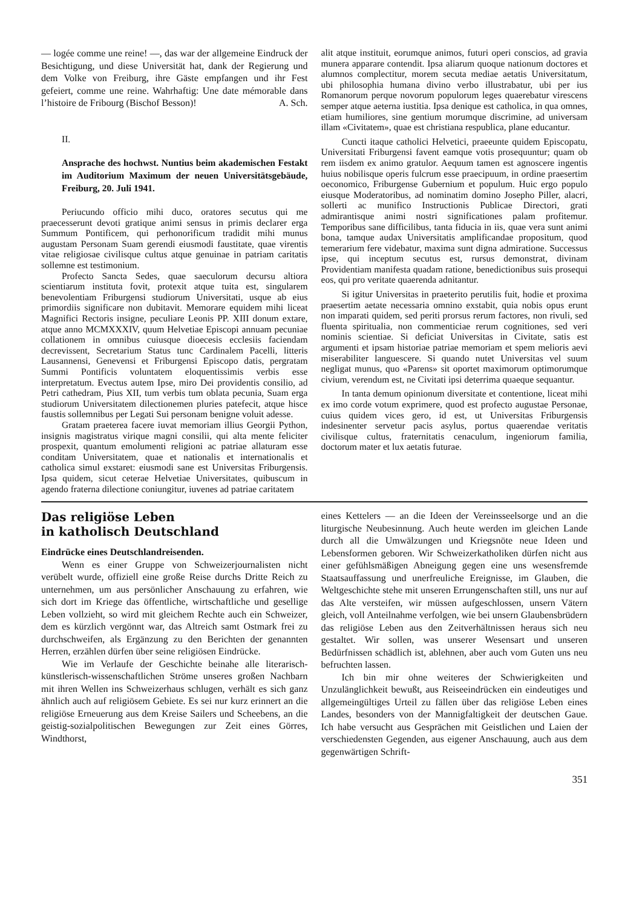— logée comme une reine! —, das war der allgemeine Eindruck der Besichtigung, und diese Universität hat, dank der Regierung und dem Volke von Freiburg, ihre Gäste empfangen und ihr Fest gefeiert, comme une reine. Wahrhaftig: Une date mémorable dans l’histoire de Fribourg (Bischof Besson)! A. Sch.
II.
Ansprache des hochwst. Nuntius beim akademischen Festakt im Auditorium Maximum der neuen Universitätsgebäude, Freiburg, 20. Juli 1941.
Periucundo officio mihi duco, oratores secutus qui me praecesserunt devoti gratique animi sensus in primis declarer erga Summum Pontificem, qui perhonorificum tradidit mihi munus augustam Personam Suam gerendi eiusmodi faustitate, quae virentis vitae religiosae civilisque cultus atque genuinae in patriam caritatis sollemne est testimonium.
Profecto Sancta Sedes, quae saeculorum decursu altiora scientiarum instituta fovit, protexit atque tuita est, singularem benevolentiam Friburgensi studiorum Universitati, usque ab eius primordiis significare non dubitavit. Memorare equidem mihi liceat Magnifici Rectoris insigne, peculiare Leonis PP. XIII donum extare, atque anno MCMXXXIV, quum Helvetiae Episcopi annuam pecuniae collationem in omnibus cuiusque dioecesis ecclesiis faciendam decrevissent, Secretarium Status tunc Cardinalem Pacelli, litteris Lausannensi, Genevensi et Friburgensi Episcopo datis, pergratam Summi Pontificis voluntatem eloquentissimis verbis esse interpretatum. Evectus autem Ipse, miro Dei providentis consilio, ad Petri cathedram, Pius XII, tum verbis tum oblata pecunia, Suam erga studiorum Universitatem dilectionemen pluries patefecit, atque hisce faustis sollemnibus per Legati Sui personam benigne voluit adesse.
Gratam praeterea facere iuvat memoriam illius Georgii Python, insignis magistratus virique magni consilii, qui alta mente feliciter prospexit, quantum emolumenti religioni ac patriae allaturam esse conditam Universitatem, quae et nationalis et internationalis et catholica simul exstaret: eiusmodi sane est Universitas Friburgensis. Ipsa quidem, sicut ceterae Helvetiae Universitates, quibuscum in agendo fraterna dilectione coniungitur, iuvenes ad patriae caritatem
alit atque instituit, eorumque animos, futuri operi conscios, ad gravia munera apparare contendit. Ipsa aliarum quoque nationum doctores et alumnos complectitur, morem secuta mediae aetatis Universitatum, ubi philosophia humana divino verbo illustrabatur, ubi per ius Romanorum perque novorum populorum leges quaerebatur virescens semper atque aeterna iustitia. Ipsa denique est catholica, in qua omnes, etiam humiliores, sine gentium morumque discrimine, ad universam illam «Civitatem», quae est christiana respublica, plane educantur.
Cuncti itaque catholici Helvetici, praeeunte quidem Episcopatu, Universitati Friburgensi favent eamque votis prosequuntur; quam ob rem iisdem ex animo gratulor. Aequum tamen est agnoscere ingentis huius nobilisque operis fulcrum esse praecipuum, in ordine praesertim oeconomico, Friburgense Gubernium et populum. Huic ergo populo eiusque Moderatoribus, ad nominatim domino Josepho Piller, alacri, sollerti ac munifico Instructionis Publicae Directori, grati admirantisque animi nostri significationes palam profitemur. Temporibus sane difficilibus, tanta fiducia in iis, quae vera sunt animi bona, tamque audax Universitatis amplificandae propositum, quod temerarium fere videbatur, maxima sunt digna admiratione. Successus ipse, qui inceptum secutus est, rursus demonstrat, divinam Providentiam manifesta quadam ratione, benedictionibus suis prosequi eos, qui pro veritate quaerenda adnitantur.
Si igitur Universitas in praeterito perutilis fuit, hodie et proxima praesertim aetate necessaria omnino exstabit, quia nobis opus erunt non imparati quidem, sed periti prorsus rerum factores, non rivuli, sed fluenta spiritualia, non commenticiae rerum cognitiones, sed veri nominis scientiae. Si deficiat Universitas in Civitate, satis est argumenti et ipsam historiae patriae memoriam et spem melioris aevi miserabiliter languescere. Si quando nutet Universitas vel suum negligat munus, quo «Parens» sit oportet maximorum optimorumque civium, verendum est, ne Civitati ipsi deterrima quaeque sequantur.
In tanta demum opinionum diversitate et contentione, liceat mihi ex imo corde votum exprimere, quod est profecto augustae Personae, cuius quidem vices gero, id est, ut Universitas Friburgensis indesinenter servetur pacis asylus, portus quaerendae veritatis civilisque cultus, fraternitatis cenaculum, ingeniorum familia, doctorum mater et lux aetatis futurae.
Das religiöse Leben
in katholisch Deutschland
Eindrücke eines Deutschlandreisenden.
Wenn es einer Gruppe von Schweizerjournalisten nicht verübelt wurde, offiziell eine große Reise durchs Dritte Reich zu unternehmen, um aus persönlicher Anschauung zu erfahren, wie sich dort im Kriege das öffentliche, wirtschaftliche und gesellige Leben vollzieht, so wird mit gleichem Rechte auch ein Schweizer, dem es kürzlich vergönnt war, das Altreich samt Ostmark frei zu durchschweifen, als Ergänzung zu den Berichten der genannten Herren, erzählen dürfen über seine religiösen Eindrücke.
Wie im Verlaufe der Geschichte beinahe alle literarisch-künstlerisch-wissenschaftlichen Ströme unseres großen Nachbarn mit ihren Wellen ins Schweizerhaus schlugen, verhält es sich ganz ähnlich auch auf religiösem Gebiete. Es sei nur kurz erinnert an die religiöse Erneuerung aus dem Kreise Sailers und Scheebens, an die geistig-sozialpolitischen Bewegungen zur Zeit eines Görres, Windthorst,
eines Kettelers — an die Ideen der Vereinsseelsorge und an die liturgische Neubesinnung. Auch heute werden im gleichen Lande durch all die Umwälzungen und Kriegsnöte neue Ideen und Lebensformen geboren. Wir Schweizerkatholiken dürfen nicht aus einer gefühlsmäßigen Abneigung gegen eine uns wesensfremde Staatsauffassung und unerfreuliche Ereignisse, im Glauben, die Weltgeschichte stehe mit unseren Errungenschaften still, uns nur auf das Alte versteifen, wir müssen aufgeschlossen, unsern Vätern gleich, voll Anteilnahme verfolgen, wie bei unsern Glaubensbrüdern das religiöse Leben aus den Zeitverhältnissen heraus sich neu gestaltet. Wir sollen, was unserer Wesensart und unseren Bedürfnissen schädlich ist, ablehnen, aber auch vom Guten uns neu befruchten lassen.
Ich bin mir ohne weiteres der Schwierigkeiten und Unzulänglichkeit bewußt, aus Reiseeindrücken ein eindeutiges und allgemeingültiges Urteil zu fällen über das religiöse Leben eines Landes, besonders von der Mannigfaltigkeit der deutschen Gaue. Ich habe versucht aus Gesprächen mit Geistlichen und Laien der verschiedensten Gegenden, aus eigener Anschauung, auch aus dem gegenwärtigen Schrift-
351